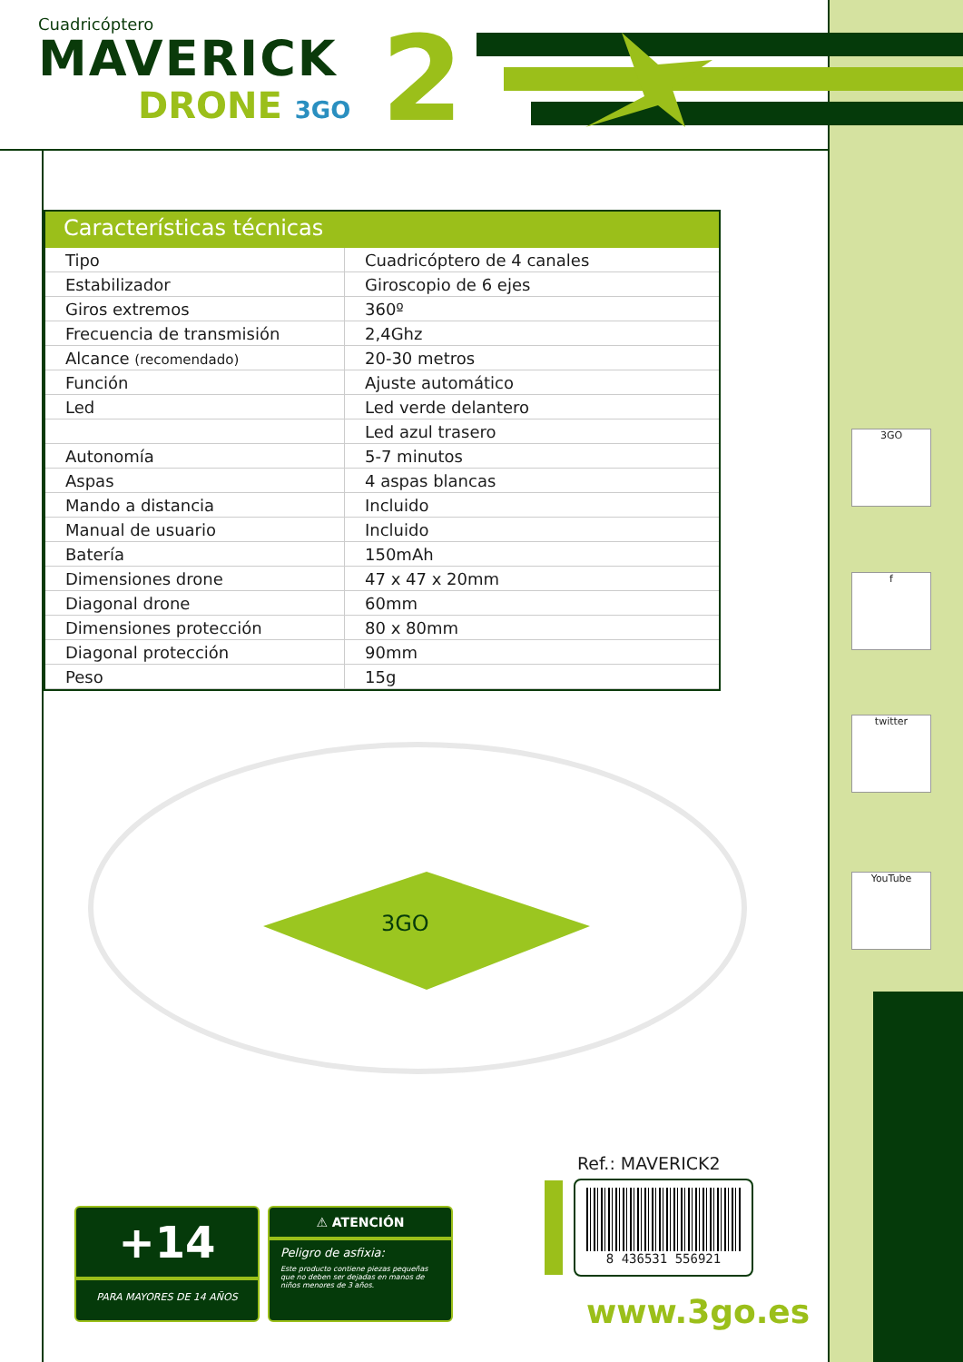Cuadricóptero
MAVERICK
DRONE 3GO
2
Características técnicas
| Tipo | Cuadricóptero de 4 canales |
| Estabilizador | Giroscopio de 6 ejes |
| Giros extremos | 360º |
| Frecuencia de transmisión | 2,4Ghz |
| Alcance (recomendado) | 20-30 metros |
| Función | Ajuste automático |
| Led | Led verde delantero |
| | Led azul trasero |
| Autonomía | 5-7 minutos |
| Aspas | 4 aspas blancas |
| Mando a distancia | Incluido |
| Manual de usuario | Incluido |
| Batería | 150mAh |
| Dimensiones drone | 47 x 47 x 20mm |
| Diagonal drone | 60mm |
| Dimensiones protección | 80 x 80mm |
| Diagonal protección | 90mm |
| Peso | 15g |
3GO
+14
PARA MAYORES DE 14 AÑOS
⚠ ATENCIÓN
Peligro de asfixia:
Este producto contiene piezas pequeñas que no deben ser dejadas en manos de niños menores de 3 años.
Ref.: MAVERICK2
8 436531 556921
www.3go.es
3GO
f
twitter
YouTube